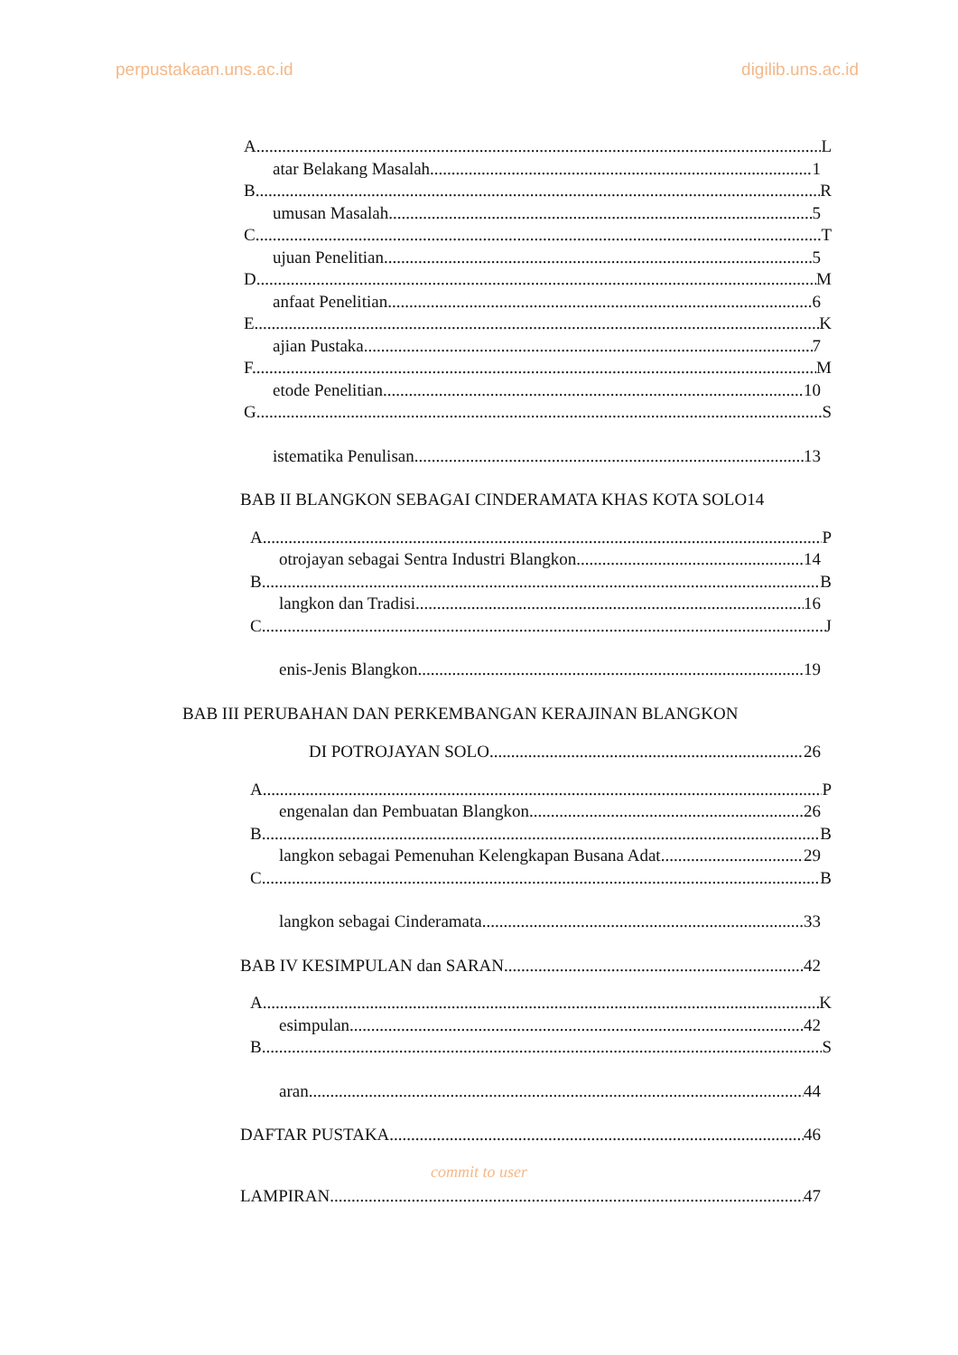perpustakaan.uns.ac.id digilib.uns.ac.id
A. L
atar Belakang Masalah 1
B. R
umusan Masalah 5
C. T
ujuan Penelitian 5
D. M
anfaat Penelitian 6
E. K
ajian Pustaka 7
F. M
etode Penelitian 10
G. S
istematika Penulisan 13
BAB II BLANGKON SEBAGAI CINDERAMATA KHAS KOTA SOLO14
A. P
otrojayan sebagai Sentra Industri Blangkon 14
B. B
langkon dan Tradisi 16
C. J
enis-Jenis Blangkon 19
BAB III PERUBAHAN DAN PERKEMBANGAN KERAJINAN BLANGKON
DI POTROJAYAN SOLO 26
A. P
engenalan dan Pembuatan Blangkon 26
B. B
langkon sebagai Pemenuhan Kelengkapan Busana Adat 29
C. B
langkon sebagai Cinderamata 33
BAB IV KESIMPULAN dan SARAN 42
A. K
esimpulan 42
B. S
aran 44
DAFTAR PUSTAKA 46
commit to user
LAMPIRAN 47